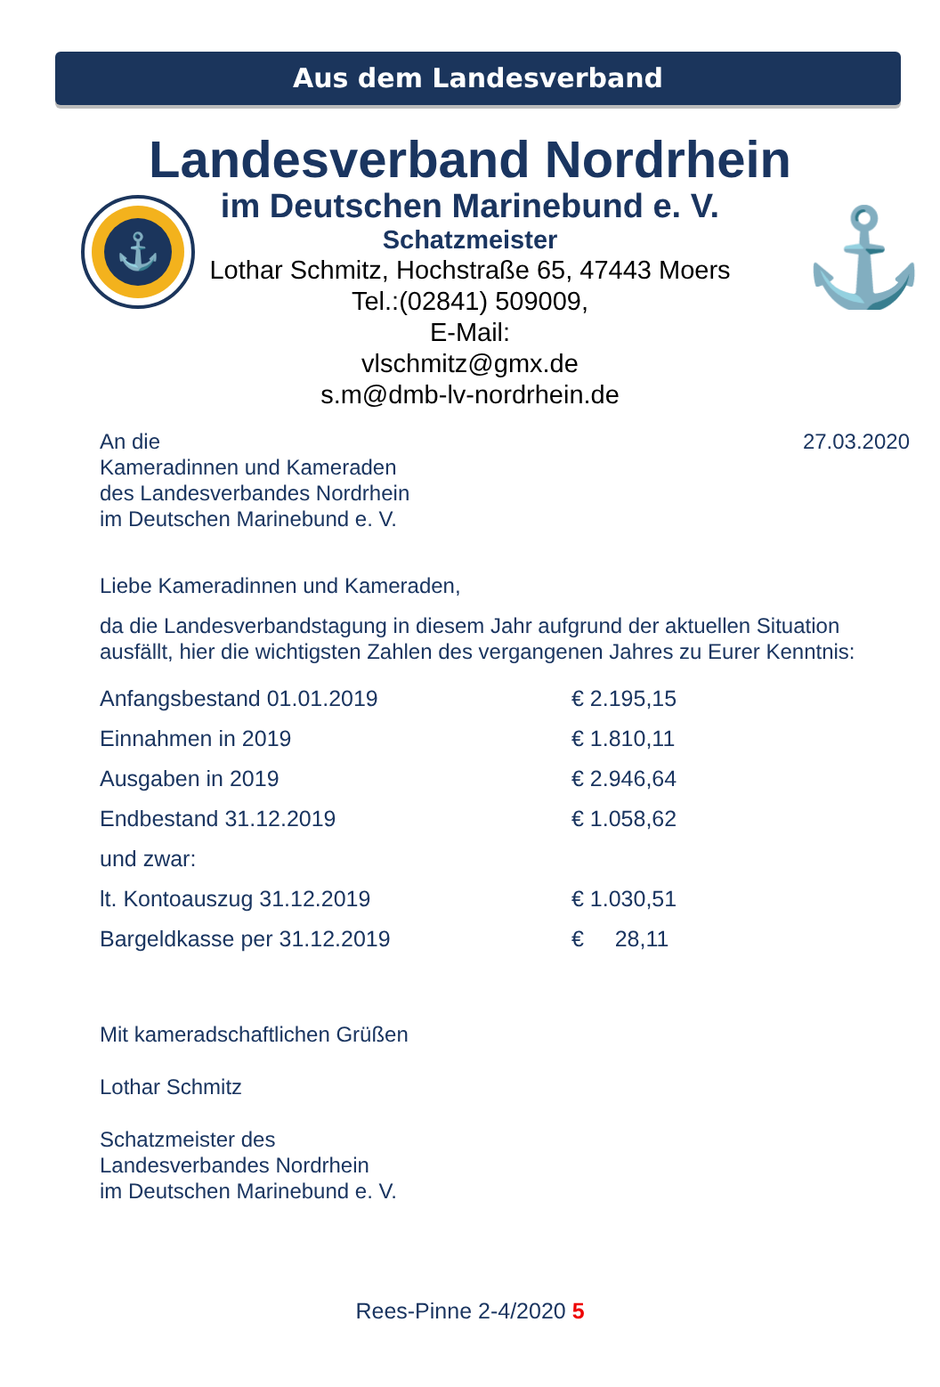Aus dem Landesverband
⚓
⚓
Landesverband Nordrhein
im Deutschen Marinebund e. V.
Schatzmeister
Lothar Schmitz, Hochstraße 65, 47443 Moers
Tel.:(02841) 509009,
E-Mail:
vlschmitz@gmx.de
s.m@dmb-lv-nordrhein.de
An die
Kameradinnen und Kameraden
des Landesverbandes Nordrhein
im Deutschen Marinebund e. V.
27.03.2020
Liebe Kameradinnen und Kameraden,
da die Landesverbandstagung in diesem Jahr aufgrund der aktuellen Situation ausfällt, hier die wichtigsten Zahlen des vergangenen Jahres zu Eurer Kenntnis:
| Anfangsbestand 01.01.2019 | € 2.195,15 |
| Einnahmen in 2019 | € 1.810,11 |
| Ausgaben in 2019 | € 2.946,64 |
| Endbestand 31.12.2019 | € 1.058,62 |
| und zwar: | |
| lt. Kontoauszug 31.12.2019 | € 1.030,51 |
| Bargeldkasse per 31.12.2019 | € 28,11 |
Mit kameradschaftlichen Grüßen
Lothar Schmitz
Schatzmeister des
Landesverbandes Nordrhein
im Deutschen Marinebund e. V.
Rees-Pinne 2-4/2020 5